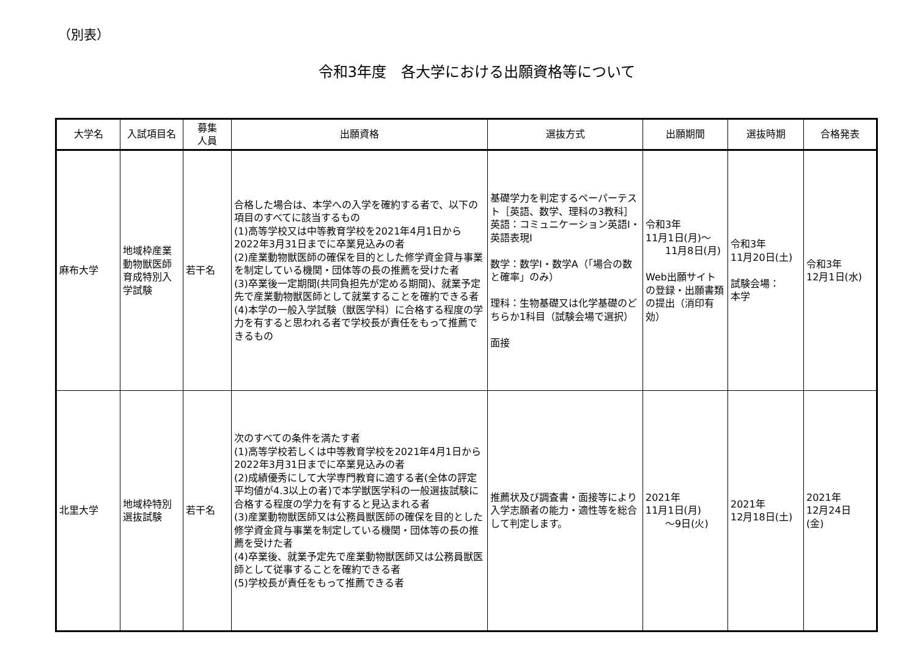（別表）
令和3年度　各大学における出願資格等について
| 大学名 | 入試項目名 | 募集 人員 | 出願資格 | 選抜方式 | 出願期間 | 選抜時期 | 合格発表 |
| --- | --- | --- | --- | --- | --- | --- | --- |
| 麻布大学 | 地域枠産業動物獣医師育成特別入学試験 | 若干名 | 合格した場合は、本学への入学を確約する者で、以下の項目のすべてに該当するもの (1)高等学校又は中等教育学校を2021年4月1日から2022年3月31日までに卒業見込みの者 (2)産業動物獣医師の確保を目的とした修学資金貸与事業を制定している機関・団体等の長の推薦を受けた者 (3)卒業後一定期間(共同負担先が定める期間)、就業予定先で産業動物獣医師として就業することを確約できる者 (4)本学の一般入学試験（獣医学科）に合格する程度の学力を有すると思われる者で学校長が責任をもって推薦できるもの | 基礎学力を判定するペーパーテスト［英語、数学、理科の3教科］ 英語：コミュニケーション英語Ⅰ・英語表現Ⅰ 数学：数学Ⅰ・数学A（「場合の数と確率」のみ） 理科：生物基礎又は化学基礎のどちらか1科目（試験会場で選択） 面接 | 令和3年 11月1日(月)～ 11月8日(月) Web出願サイトの登録・出願書類の提出（消印有効） | 令和3年 11月20日(土) 試験会場： 本学 | 令和3年 12月1日(水) |
| 北里大学 | 地域枠特別選抜試験 | 若干名 | 次のすべての条件を満たす者 (1)高等学校若しくは中等教育学校を2021年4月1日から2022年3月31日までに卒業見込みの者 (2)成績優秀にして大学専門教育に適する者(全体の評定平均値が4.3以上の者)で本学獣医学科の一般選抜試験に合格する程度の学力を有すると見込まれる者 (3)産業動物獣医師又は公務員獣医師の確保を目的とした修学資金貸与事業を制定している機関・団体等の長の推薦を受けた者 (4)卒業後、就業予定先で産業動物獣医師又は公務員獣医師として従事することを確約できる者 (5)学校長が責任をもって推薦できる者 | 推薦状及び調査書・面接等により入学志願者の能力・適性等を総合して判定します。 | 2021年 11月1日(月) ～9日(火) | 2021年 12月18日(土) | 2021年 12月24日 (金) |